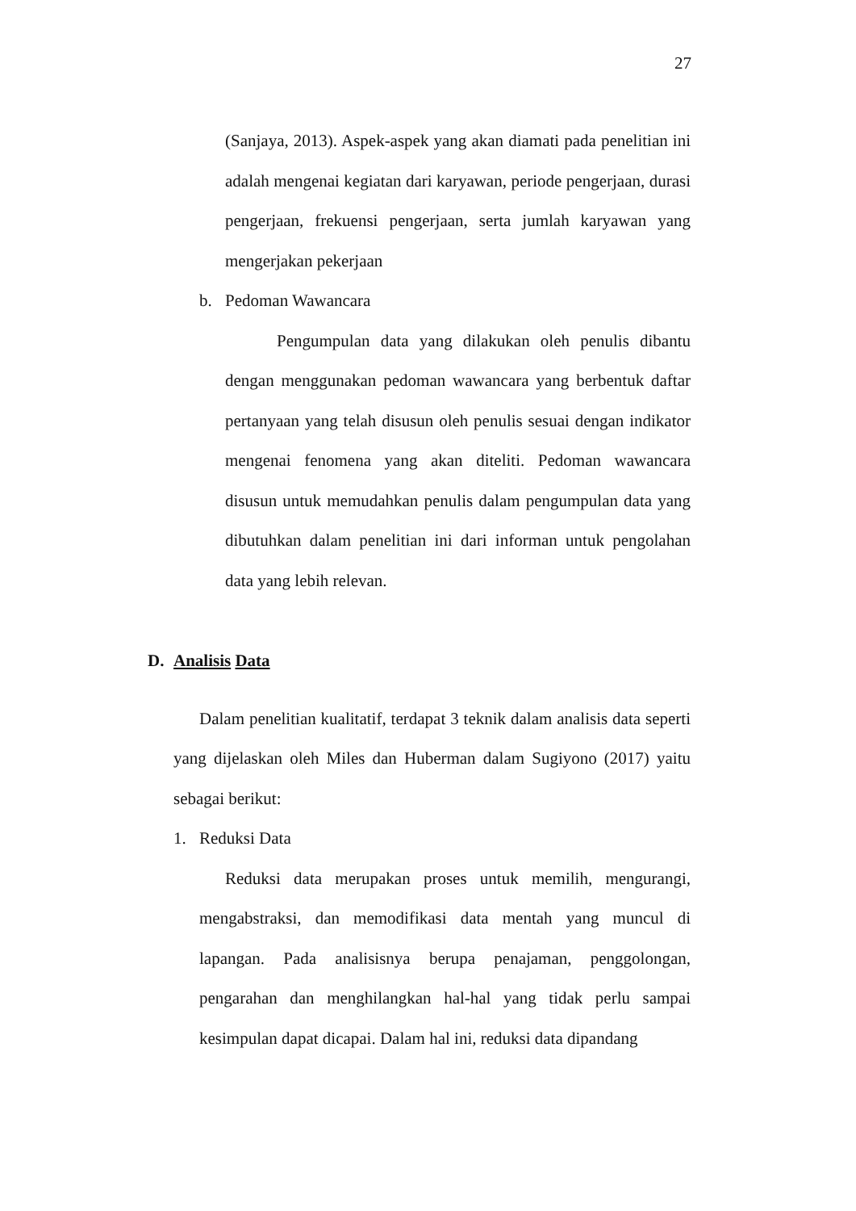27
(Sanjaya, 2013). Aspek-aspek yang akan diamati pada penelitian ini adalah mengenai kegiatan dari karyawan, periode pengerjaan, durasi pengerjaan, frekuensi pengerjaan, serta jumlah karyawan yang mengerjakan pekerjaan
b. Pedoman Wawancara
Pengumpulan data yang dilakukan oleh penulis dibantu dengan menggunakan pedoman wawancara yang berbentuk daftar pertanyaan yang telah disusun oleh penulis sesuai dengan indikator mengenai fenomena yang akan diteliti. Pedoman wawancara disusun untuk memudahkan penulis dalam pengumpulan data yang dibutuhkan dalam penelitian ini dari informan untuk pengolahan data yang lebih relevan.
D. Analisis Data
Dalam penelitian kualitatif, terdapat 3 teknik dalam analisis data seperti yang dijelaskan oleh Miles dan Huberman dalam Sugiyono (2017) yaitu sebagai berikut:
1. Reduksi Data
Reduksi data merupakan proses untuk memilih, mengurangi, mengabstraksi, dan memodifikasi data mentah yang muncul di lapangan. Pada analisisnya berupa penajaman, penggolongan, pengarahan dan menghilangkan hal-hal yang tidak perlu sampai kesimpulan dapat dicapai. Dalam hal ini, reduksi data dipandang